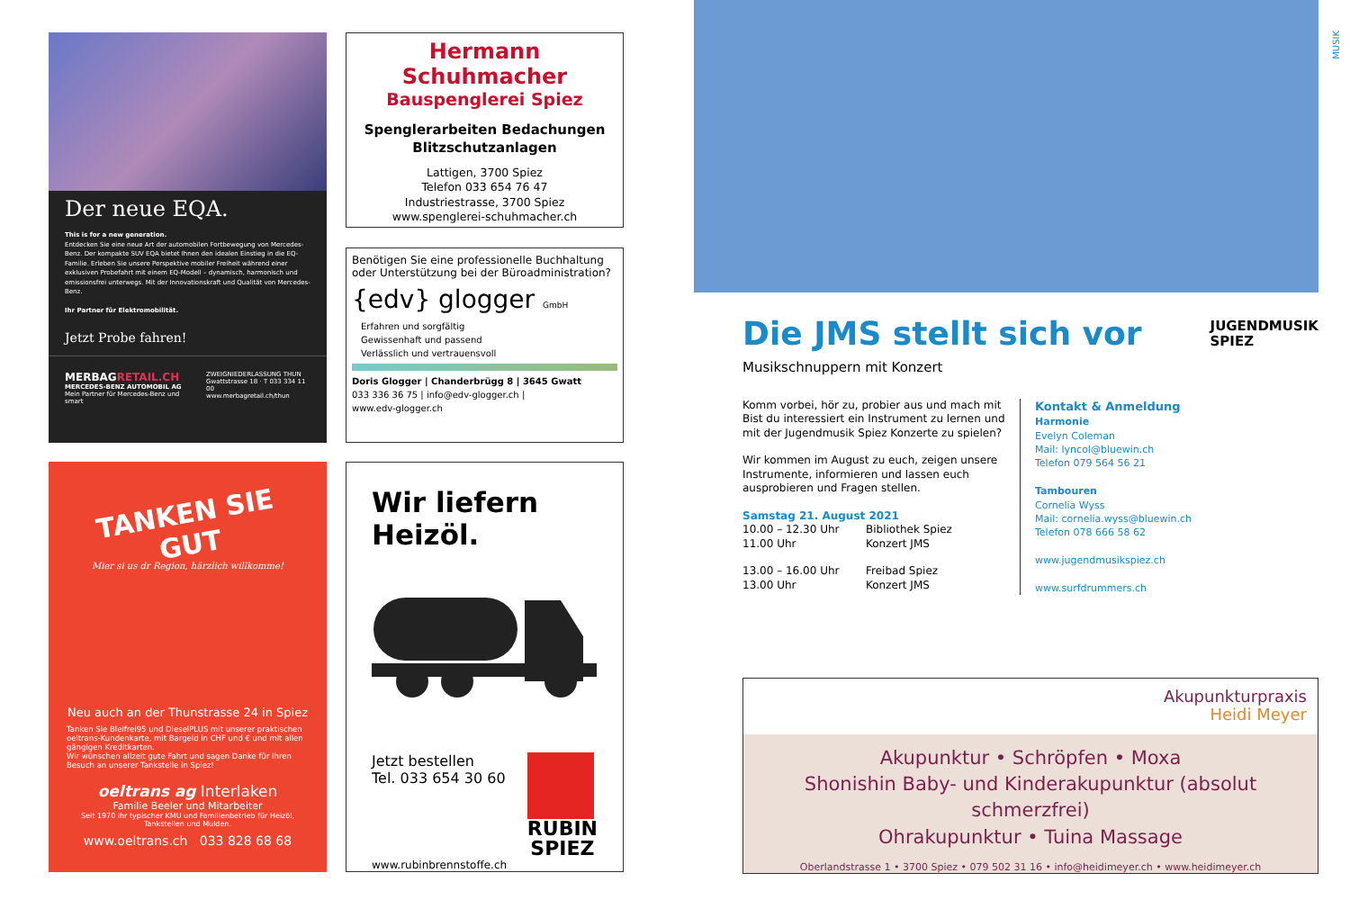Der neue EQA.
This is for a new generation.
Entdecken Sie eine neue Art der automobilen Fortbewegung von Mercedes-Benz. Der kompakte SUV EQA bietet Ihnen den idealen Einstieg in die EQ-Familie. Erleben Sie unsere Perspektive mobiler Freiheit während einer exklusiven Probefahrt mit einem EQ-Modell – dynamisch, harmonisch und emissionsfrei unterwegs. Mit der Innovationskraft und Qualität von Mercedes-Benz.
Ihr Partner für Elektromobilität.
Jetzt Probe fahren!
MERBAGRETAIL.CH
MERCEDES-BENZ AUTOMOBIL AG
Mein Partner für Mercedes-Benz und smart
ZWEIGNIEDERLASSUNG THUN
Gwattstrasse 18 · T 033 334 11 00
www.merbagretail.ch/thun
Hermann Schuhmacher
Bauspenglerei Spiez
Spenglerarbeiten Bedachungen Blitzschutzanlagen
Lattigen, 3700 Spiez
Telefon 033 654 76 47
Industriestrasse, 3700 Spiez
www.spenglerei-schuhmacher.ch
Benötigen Sie eine professionelle Buchhaltung oder Unterstützung bei der Büroadministration?
{edv} glogger GmbH
Erfahren und sorgfältig
Gewissenhaft und passend
Verlässlich und vertrauensvoll
Doris Glogger | Chanderbrügg 8 | 3645 Gwatt
033 336 36 75 | info@edv-glogger.ch |
www.edv-glogger.ch
TANKEN SIE GUT
Mier si us dr Region, härzlich willkomme!
Neu auch an der Thunstrasse 24 in Spiez
Tanken Sie Bleifrei95 und DieselPLUS mit unserer praktischen oeltrans-Kundenkarte, mit Bargeld in CHF und € und mit allen gängigen Kreditkarten.
Wir wünschen allzeit gute Fahrt und sagen Danke für Ihren Besuch an unserer Tankstelle in Spiez!
oeltrans ag Interlaken
Familie Beeler und Mitarbeiter
Seit 1970 ihr typischer KMU und Familienbetrieb für Heizöl, Tankstellen und Mulden.
www.oeltrans.ch 033 828 68 68
Wir liefern Heizöl.
Jetzt bestellen
Tel. 033 654 30 60
www.rubinbrennstoffe.ch
RUBIN
SPIEZ
MUSIK
Die JMS stellt sich vor
JUGENDMUSIK
SPIEZ
Musikschnuppern mit Konzert
Komm vorbei, hör zu, probier aus und mach mit
Bist du interessiert ein Instrument zu lernen und mit der Jugendmusik Spiez Konzerte zu spielen?
Wir kommen im August zu euch, zeigen unsere Instrumente, informieren und lassen euch ausprobieren und Fragen stellen.
Samstag 21. August 2021
10.00 – 12.30 Uhr Bibliothek Spiez 11.00 Uhr Konzert JMS 13.00 – 16.00 Uhr Freibad Spiez 13.00 Uhr Konzert JMS
Kontakt & Anmeldung
Harmonie
Evelyn Coleman
Mail: lyncol@bluewin.ch
Telefon 079 564 56 21
Tambouren
Cornelia Wyss
Mail: cornelia.wyss@bluewin.ch
Telefon 078 666 58 62
www.jugendmusikspiez.ch
www.surfdrummers.ch
Akupunkturpraxis
Heidi Meyer
Akupunktur • Schröpfen • Moxa
Shonishin Baby- und Kinderakupunktur (absolut schmerzfrei)
Ohrakupunktur • Tuina Massage
Oberlandstrasse 1 • 3700 Spiez • 079 502 31 16 • info@heidimeyer.ch • www.heidimeyer.ch